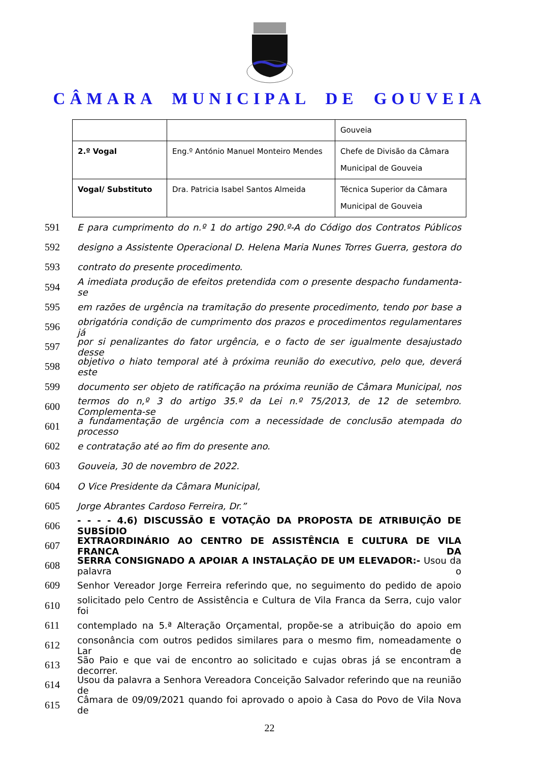CÂMARA MUNICIPAL DE GOUVEIA
| | | Gouveia |
| 2.º Vogal | Eng.º António Manuel Monteiro Mendes | Chefe de Divisão da Câmara Municipal de Gouveia |
| Vogal/ Substituto | Dra. Patricia Isabel Santos Almeida | Técnica Superior da Câmara Municipal de Gouveia |
591 E para cumprimento do n.º 1 do artigo 290.º-A do Código dos Contratos Públicos
592 designo a Assistente Operacional D. Helena Maria Nunes Torres Guerra, gestora do
593 contrato do presente procedimento.
594 A imediata produção de efeitos pretendida com o presente despacho fundamenta-se
595 em razões de urgência na tramitação do presente procedimento, tendo por base a
596 obrigatória condição de cumprimento dos prazos e procedimentos regulamentares já
597 por si penalizantes do fator urgência, e o facto de ser igualmente desajustado desse
598 objetivo o hiato temporal até à próxima reunião do executivo, pelo que, deverá este
599 documento ser objeto de ratificação na próxima reunião de Câmara Municipal, nos
600 termos do n,º 3 do artigo 35.º da Lei n.º 75/2013, de 12 de setembro. Complementa-se
601 a fundamentação de urgência com a necessidade de conclusão atempada do processo
602 e contratação até ao fim do presente ano.
603 Gouveia, 30 de novembro de 2022.
604 O Vice Presidente da Câmara Municipal,
605 Jorge Abrantes Cardoso Ferreira, Dr.”
606 - - - - 4.6) DISCUSSÃO E VOTAÇÃO DA PROPOSTA DE ATRIBUIÇÃO DE SUBSÍDIO
607 EXTRAORDINÁRIO AO CENTRO DE ASSISTÊNCIA E CULTURA DE VILA FRANCA DA
608 SERRA CONSIGNADO A APOIAR A INSTALAÇÃO DE UM ELEVADOR:- Usou da palavra o
609 Senhor Vereador Jorge Ferreira referindo que, no seguimento do pedido de apoio
610 solicitado pelo Centro de Assistência e Cultura de Vila Franca da Serra, cujo valor foi
611 contemplado na 5.ª Alteração Orçamental, propõe-se a atribuição do apoio em
612 consonância com outros pedidos similares para o mesmo fim, nomeadamente o Lar de
613 São Paio e que vai de encontro ao solicitado e cujas obras já se encontram a decorrer.
614 Usou da palavra a Senhora Vereadora Conceição Salvador referindo que na reunião de
615 Câmara de 09/09/2021 quando foi aprovado o apoio à Casa do Povo de Vila Nova de
22